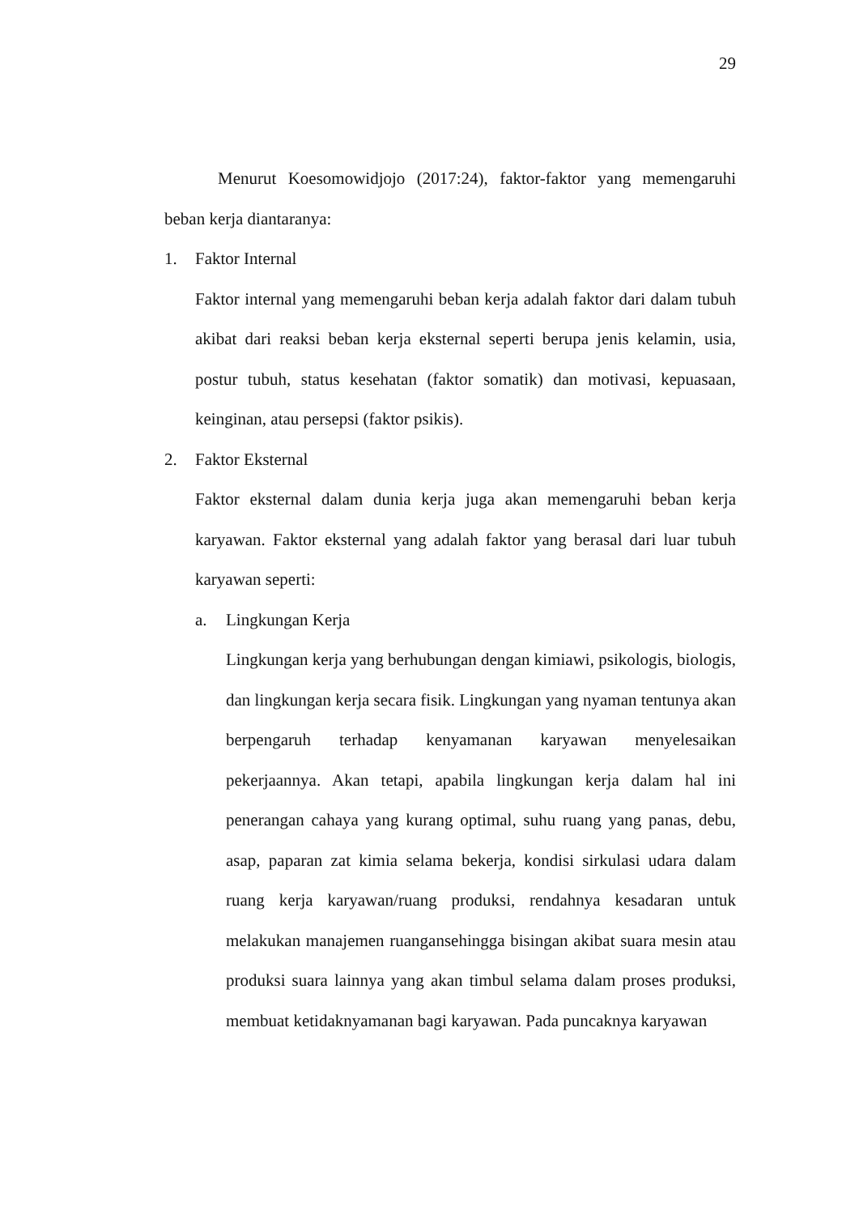29
Menurut Koesomowidjojo (2017:24), faktor-faktor yang memengaruhi beban kerja diantaranya:
1. Faktor Internal
Faktor internal yang memengaruhi beban kerja adalah faktor dari dalam tubuh akibat dari reaksi beban kerja eksternal seperti berupa jenis kelamin, usia, postur tubuh, status kesehatan (faktor somatik) dan motivasi, kepuasaan, keinginan, atau persepsi (faktor psikis).
2. Faktor Eksternal
Faktor eksternal dalam dunia kerja juga akan memengaruhi beban kerja karyawan. Faktor eksternal yang adalah faktor yang berasal dari luar tubuh karyawan seperti:
a. Lingkungan Kerja
Lingkungan kerja yang berhubungan dengan kimiawi, psikologis, biologis, dan lingkungan kerja secara fisik. Lingkungan yang nyaman tentunya akan berpengaruh terhadap kenyamanan karyawan menyelesaikan pekerjaannya. Akan tetapi, apabila lingkungan kerja dalam hal ini penerangan cahaya yang kurang optimal, suhu ruang yang panas, debu, asap, paparan zat kimia selama bekerja, kondisi sirkulasi udara dalam ruang kerja karyawan/ruang produksi, rendahnya kesadaran untuk melakukan manajemen ruangansehingga bisingan akibat suara mesin atau produksi suara lainnya yang akan timbul selama dalam proses produksi, membuat ketidaknyamanan bagi karyawan. Pada puncaknya karyawan